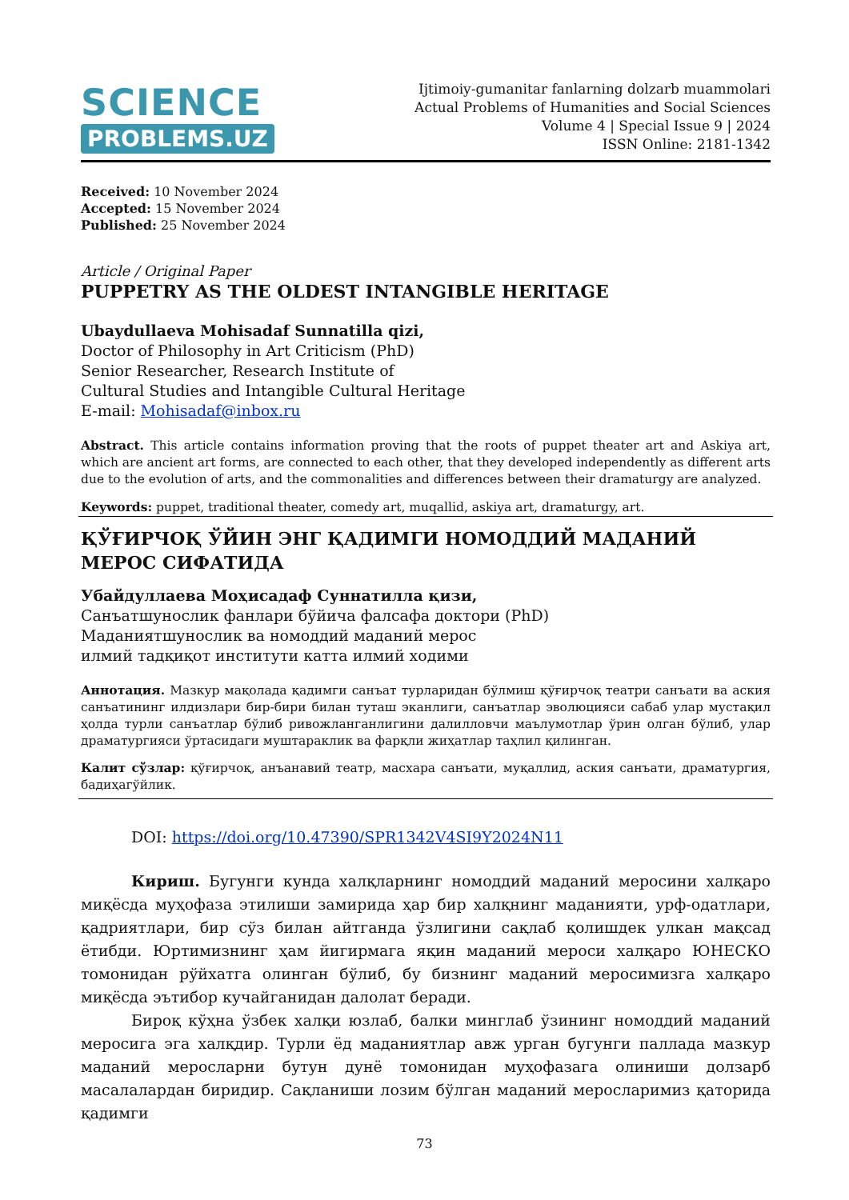SCIENCE
PROBLEMS.UZ
Ijtimoiy-gumanitar fanlarning dolzarb muammolari
Actual Problems of Humanities and Social Sciences
Volume 4 | Special Issue 9 | 2024
ISSN Online: 2181-1342
Received: 10 November 2024
Accepted: 15 November 2024
Published: 25 November 2024
Article / Original Paper
PUPPETRY AS THE OLDEST INTANGIBLE HERITAGE
Ubaydullaeva Mohisadaf Sunnatilla qizi,
Doctor of Philosophy in Art Criticism (PhD)
Senior Researcher, Research Institute of
Cultural Studies and Intangible Cultural Heritage
E-mail: Mohisadaf@inbox.ru
Abstract. This article contains information proving that the roots of puppet theater art and Askiya art, which are ancient art forms, are connected to each other, that they developed independently as different arts due to the evolution of arts, and the commonalities and differences between their dramaturgy are analyzed.
Keywords: puppet, traditional theater, comedy art, muqallid, askiya art, dramaturgy, art.
ҚЎҒИРЧОҚ ЎЙИН ЭНГ ҚАДИМГИ НОМОДДИЙ МАДАНИЙ МЕРОС СИФАТИДА
Убайдуллаева Моҳисадаф Суннатилла қизи,
Санъатшунослик фанлари бўйича фалсафа доктори (PhD)
Маданиятшунослик ва номоддий маданий мерос
илмий тадқиқот институти катта илмий ходими
Аннотация. Мазкур мақолада қадимги санъат турларидан бўлмиш қўғирчоқ театри санъати ва аския санъатининг илдизлари бир-бири билан туташ эканлиги, санъатлар эволюцияси сабаб улар мустақил ҳолда турли санъатлар бўлиб ривожланганлигини далилловчи маълумотлар ўрин олган бўлиб, улар драматургияси ўртасидаги муштараклик ва фарқли жиҳатлар таҳлил қилинган.
Калит сўзлар: қўғирчоқ, анъанавий театр, масхара санъати, муқаллид, аския санъати, драматургия, бадиҳагўйлик.
DOI: https://doi.org/10.47390/SPR1342V4SI9Y2024N11
Кириш. Бугунги кунда халқларнинг номоддий маданий меросини халқаро миқёсда муҳофаза этилиши замирида ҳар бир халқнинг маданияти, урф-одатлари, қадриятлари, бир сўз билан айтганда ўзлигини сақлаб қолишдек улкан мақсад ётибди. Юртимизнинг ҳам йигирмага яқин маданий мероси халқаро ЮНЕСКО томонидан рўйхатга олинган бўлиб, бу бизнинг маданий меросимизга халқаро миқёсда эътибор кучайганидан далолат беради.
Бироқ кўҳна ўзбек халқи юзлаб, балки минглаб ўзининг номоддий маданий меросига эга халқдир. Турли ёд маданиятлар авж урган бугунги паллада мазкур маданий меросларни бутун дунё томонидан муҳофазага олиниши долзарб масалалардан биридир. Сақланиши лозим бўлган маданий меросларимиз қаторида қадимги
73